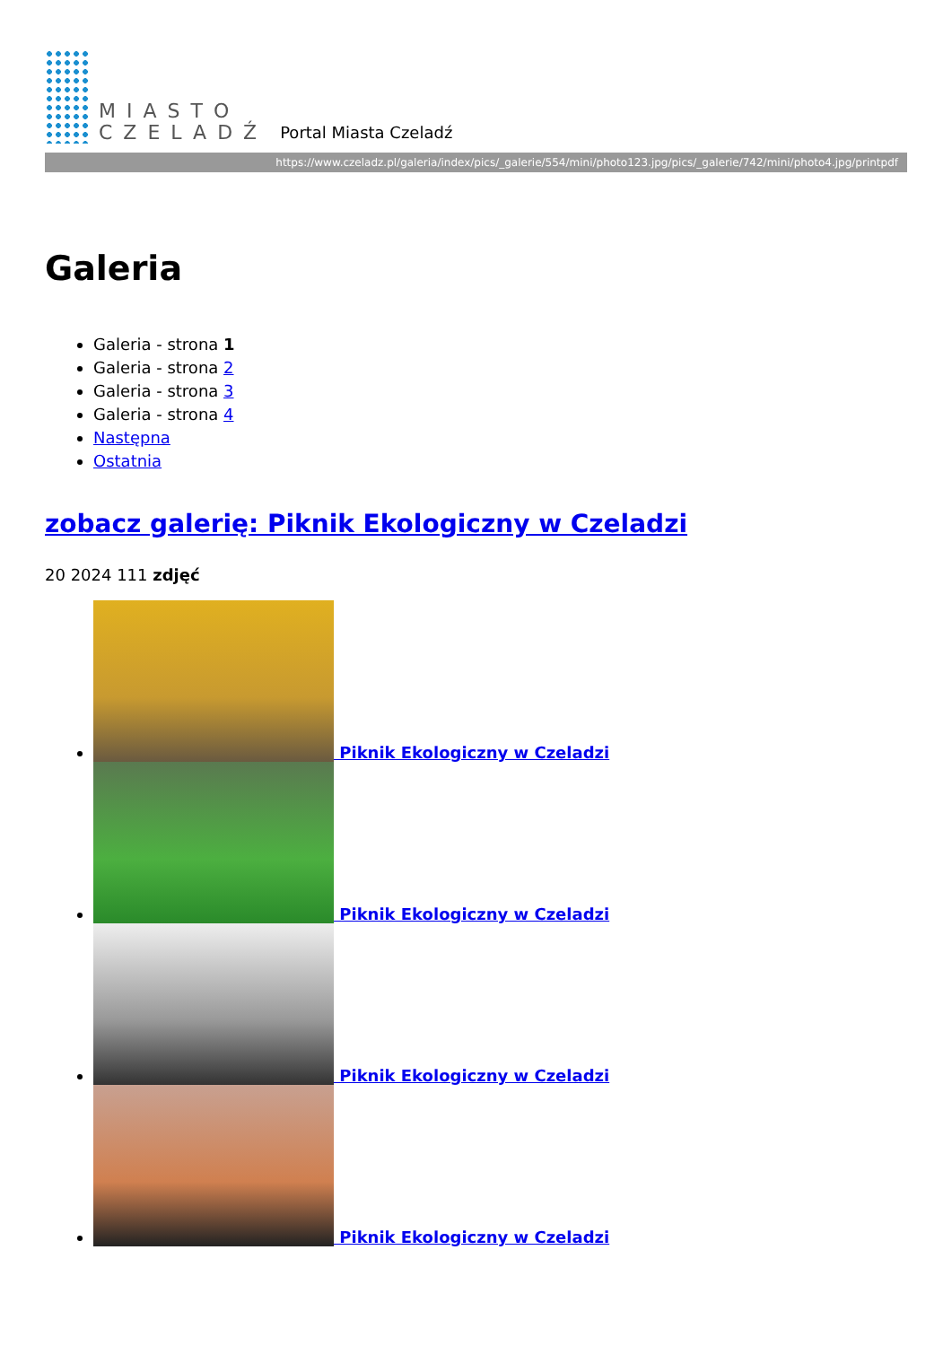MIASTO
CZELADŹ
Portal Miasta Czeladź
https://www.czeladz.pl/galeria/index/pics/_galerie/554/mini/photo123.jpg/pics/_galerie/742/mini/photo4.jpg/printpdf
Galeria
Galeria - strona 1
Galeria - strona 2
Galeria - strona 3
Galeria - strona 4
Następna
Ostatnia
zobacz galerię: Piknik Ekologiczny w Czeladzi
20 2024 111 zdjęć
Piknik Ekologiczny w Czeladzi
Piknik Ekologiczny w Czeladzi
Piknik Ekologiczny w Czeladzi
Piknik Ekologiczny w Czeladzi